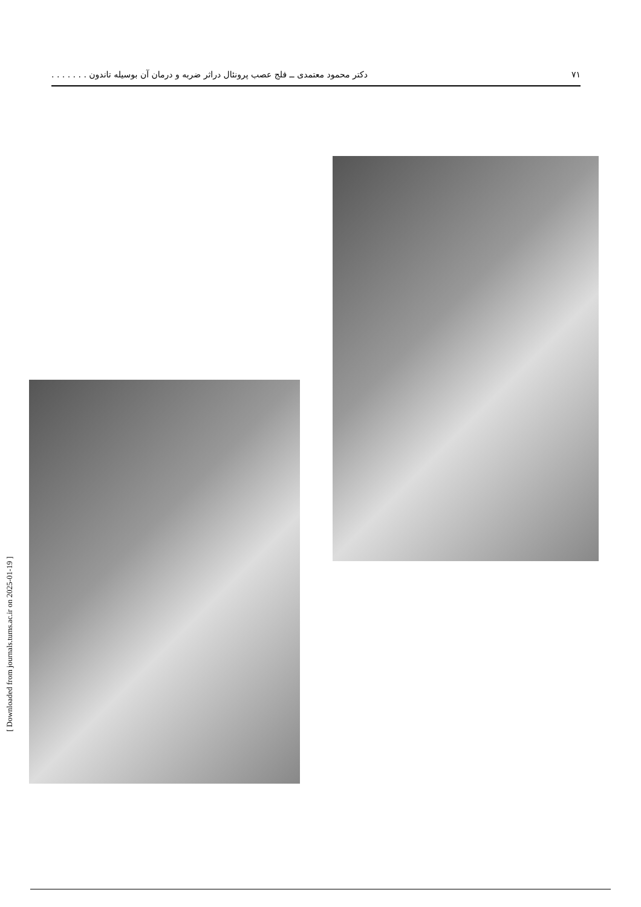۷۱ دکتر محمود معتمدی ــ فلج عصب پرونئال دراثر ضربه و درمان آن بوسیله تاندون . . . . . . .
[ Downloaded from journals.tums.ac.ir on 2025-01-19 ]